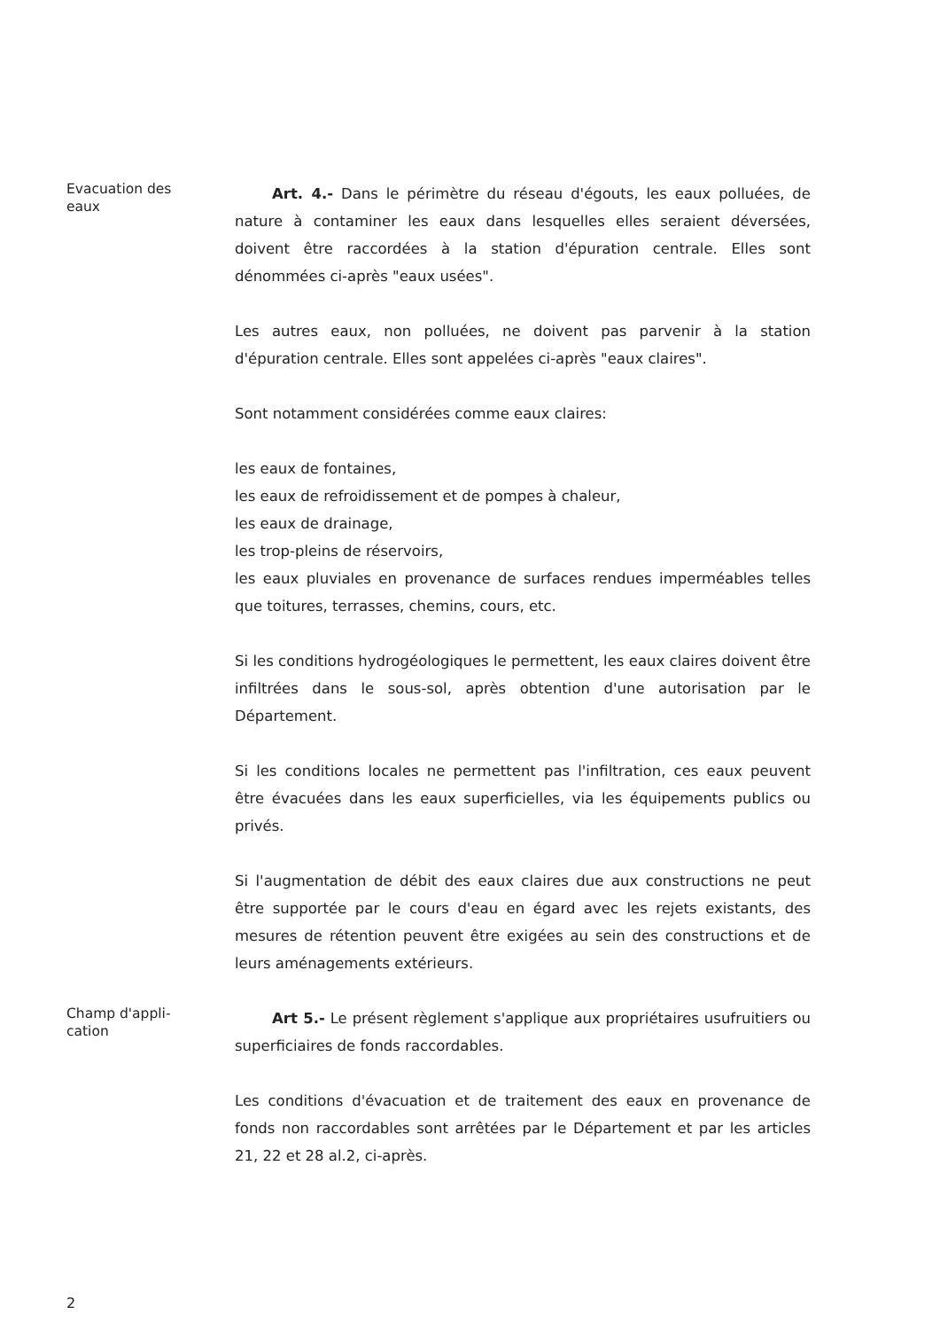Evacuation des
eaux
Art. 4.- Dans le périmètre du réseau d'égouts, les eaux polluées, de nature à contaminer les eaux dans lesquelles elles seraient déversées, doivent être raccordées à la station d'épuration centrale. Elles sont dénommées ci-après "eaux usées".
Les autres eaux, non polluées, ne doivent pas parvenir à la station d'épuration centrale. Elles sont appelées ci-après "eaux claires".
Sont notamment considérées comme eaux claires:
les eaux de fontaines,
les eaux de refroidissement et de pompes à chaleur,
les eaux de drainage,
les trop-pleins de réservoirs,
les eaux pluviales en provenance de surfaces rendues imperméables telles que toitures, terrasses, chemins, cours, etc.
Si les conditions hydrogéologiques le permettent, les eaux claires doivent être infiltrées dans le sous-sol, après obtention d'une autorisation par le Département.
Si les conditions locales ne permettent pas l'infiltration, ces eaux peuvent être évacuées dans les eaux superficielles, via les équipements publics ou privés.
Si l'augmentation de débit des eaux claires due aux constructions ne peut être supportée par le cours d'eau en égard avec les rejets existants, des mesures de rétention peuvent être exigées au sein des constructions et de leurs aménagements extérieurs.
Champ d'appli-
cation
Art 5.- Le présent règlement s'applique aux propriétaires usufruitiers ou superficiaires de fonds raccordables.
Les conditions d'évacuation et de traitement des eaux en provenance de fonds non raccordables sont arrêtées par le Département et par les articles 21, 22 et 28 al.2, ci-après.
2